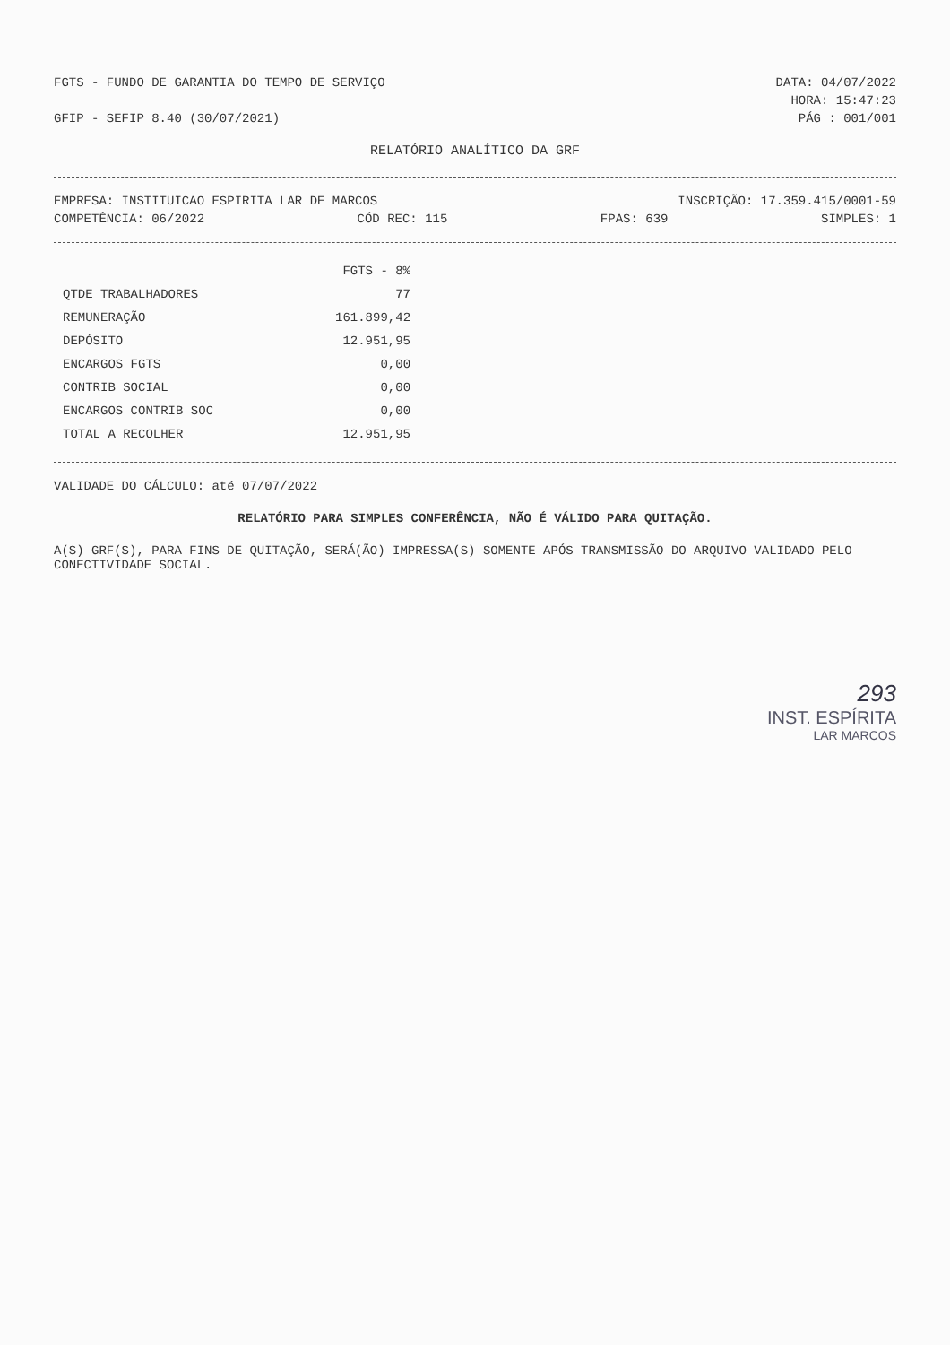FGTS - FUNDO DE GARANTIA DO TEMPO DE SERVIÇO DATA: 04/07/2022
HORA: 15:47:23
GFIP - SEFIP 8.40 (30/07/2021) PÁG : 001/001
RELATÓRIO ANALÍTICO DA GRF
EMPRESA: INSTITUICAO ESPIRITA LAR DE MARCOS INSCRIÇÃO: 17.359.415/0001-59
COMPETÊNCIA: 06/2022 CÓD REC: 115 FPAS: 639 SIMPLES: 1
| | FGTS - 8% |
| --- | --- |
| QTDE TRABALHADORES | 77 |
| REMUNERAÇÃO | 161.899,42 |
| DEPÓSITO | 12.951,95 |
| ENCARGOS FGTS | 0,00 |
| CONTRIB SOCIAL | 0,00 |
| ENCARGOS CONTRIB SOC | 0,00 |
| TOTAL A RECOLHER | 12.951,95 |
VALIDADE DO CÁLCULO: até 07/07/2022
RELATÓRIO PARA SIMPLES CONFERÊNCIA, NÃO É VÁLIDO PARA QUITAÇÃO.
A(S) GRF(S), PARA FINS DE QUITAÇÃO, SERÁ(ÃO) IMPRESSA(S) SOMENTE APÓS TRANSMISSÃO DO ARQUIVO VALIDADO PELO CONECTIVIDADE SOCIAL.
293
INST. ESPÍRITA
LAR MARCOS